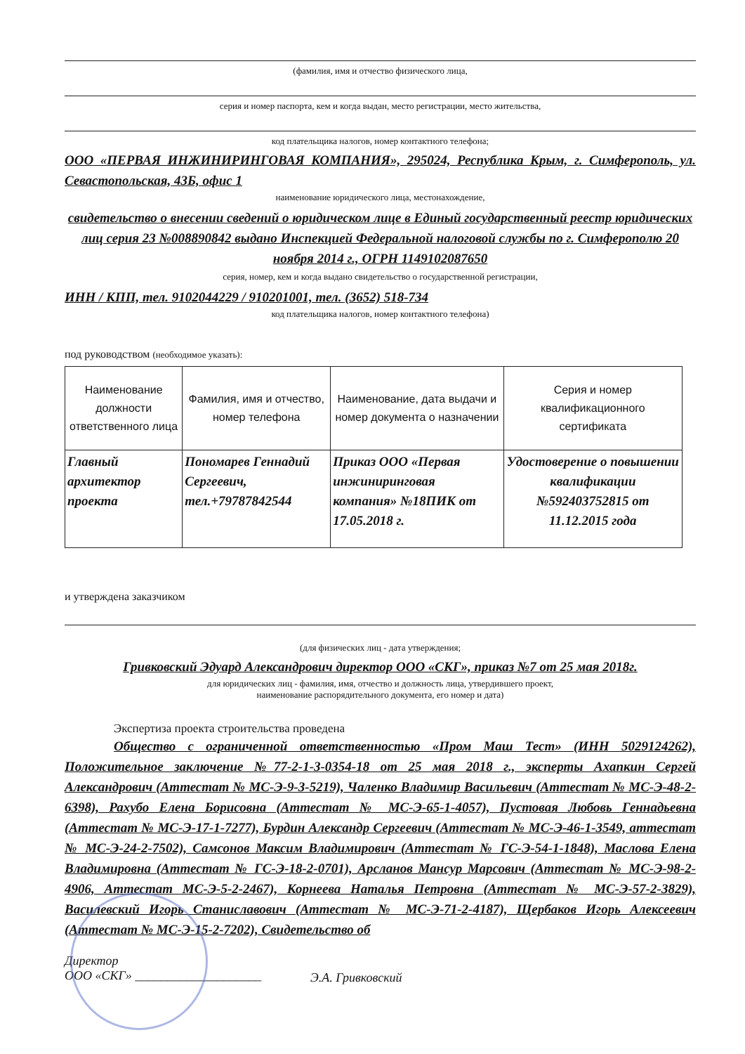(фамилия, имя и отчество физического лица,
серия и номер паспорта, кем и когда выдан, место регистрации, место жительства,
код плательщика налогов, номер контактного телефона;
ООО «ПЕРВАЯ ИНЖИНИРИНГОВАЯ КОМПАНИЯ», 295024, Республика Крым, г. Симферополь, ул. Севастопольская, 43Б, офис 1
наименование юридического лица, местонахождение,
свидетельство о внесении сведений о юридическом лице в Единый государственный реестр юридических лиц серия 23 №008890842 выдано Инспекцией Федеральной налоговой службы по г. Симферополю 20 ноября 2014 г., ОГРН 1149102087650
серия, номер, кем и когда выдано свидетельство о государственной регистрации,
ИНН / КПП, тел. 9102044229 / 910201001, тел. (3652) 518-734
код плательщика налогов, номер контактного телефона)
под руководством (необходимое указать):
| Наименование должности ответственного лица | Фамилия, имя и отчество, номер телефона | Наименование, дата выдачи и номер документа о назначении | Серия и номер квалификационного сертификата |
| --- | --- | --- | --- |
| Главный архитектор проекта | Пономарев Геннадий Сергеевич, тел.+79787842544 | Приказ ООО «Первая инжиниринговая компания» №18ПИК от 17.05.2018 г. | Удостоверение о повышении квалификации №592403752815 от 11.12.2015 года |
и утверждена заказчиком
(для физических лиц - дата утверждения;
Гривковский Эдуард Александрович директор ООО «СКГ», приказ №7 от 25 мая 2018г.
для юридических лиц - фамилия, имя, отчество и должность лица, утвердившего проект,
наименование распорядительного документа, его номер и дата)
Экспертиза проекта строительства проведена
Общество с ограниченной ответственностью «Пром Маш Тест» (ИНН 5029124262), Положительное заключение №77-2-1-3-0354-18 от 25 мая 2018 г., эксперты Ахапкин Сергей Александрович (Аттестат № МС-Э-9-3-5219), Чаленко Владимир Васильевич (Аттестат № МС-Э-48-2-6398), Рахубо Елена Борисовна (Аттестат № МС-Э-65-1-4057), Пустовая Любовь Геннадьевна (Аттестат № МС-Э-17-1-7277), Бурдин Александр Сергеевич (Аттестат № МС-Э-46-1-3549, аттестат № МС-Э-24-2-7502), Самсонов Максим Владимирович (Аттестат № ГС-Э-54-1-1848), Маслова Елена Владимировна (Аттестат № ГС-Э-18-2-0701), Арсланов Мансур Марсович (Аттестат № МС-Э-98-2-4906, Аттестат МС-Э-5-2-2467), Корнеева Наталья Петровна (Аттестат № МС-Э-57-2-3829), Василевский Игорь Станиславович (Аттестат № МС-Э-71-2-4187), Щербаков Игорь Алексеевич (Аттестат № МС-Э-15-2-7202), Свидетельство об
Директор
ООО «СКГ» ____________________
Э.А. Гривковский